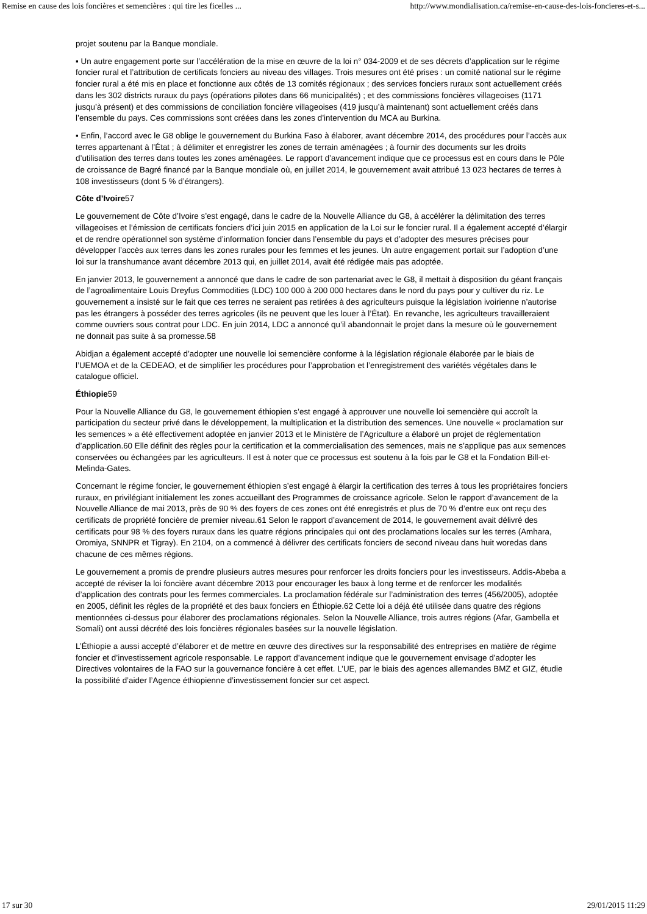Remise en cause des lois foncières et semencières : qui tire les ficelles ... http://www.mondialisation.ca/remise-en-cause-des-lois-foncieres-et-s...
projet soutenu par la Banque mondiale.
▪ Un autre engagement porte sur l’accélération de la mise en œuvre de la loi n° 034-2009 et de ses décrets d’application sur le régime foncier rural et l’attribution de certificats fonciers au niveau des villages. Trois mesures ont été prises : un comité national sur le régime foncier rural a été mis en place et fonctionne aux côtés de 13 comités régionaux ; des services fonciers ruraux sont actuellement créés dans les 302 districts ruraux du pays (opérations pilotes dans 66 municipalités) ; et des commissions foncières villageoises (1171 jusqu’à présent) et des commissions de conciliation foncière villageoises (419 jusqu’à maintenant) sont actuellement créés dans l’ensemble du pays. Ces commissions sont créées dans les zones d’intervention du MCA au Burkina.
▪ Enfin, l’accord avec le G8 oblige le gouvernement du Burkina Faso à élaborer, avant décembre 2014, des procédures pour l’accès aux terres appartenant à l’État ; à délimiter et enregistrer les zones de terrain aménagées ; à fournir des documents sur les droits d’utilisation des terres dans toutes les zones aménagées. Le rapport d’avancement indique que ce processus est en cours dans le Pôle de croissance de Bagré financé par la Banque mondiale où, en juillet 2014, le gouvernement avait attribué 13 023 hectares de terres à 108 investisseurs (dont 5 % d’étrangers).
Côte d’Ivoire57
Le gouvernement de Côte d’Ivoire s’est engagé, dans le cadre de la Nouvelle Alliance du G8, à accélérer la délimitation des terres villageoises et l’émission de certificats fonciers d’ici juin 2015 en application de la Loi sur le foncier rural. Il a également accepté d’élargir et de rendre opérationnel son système d’information foncier dans l’ensemble du pays et d’adopter des mesures précises pour développer l’accès aux terres dans les zones rurales pour les femmes et les jeunes. Un autre engagement portait sur l’adoption d’une loi sur la transhumance avant décembre 2013 qui, en juillet 2014, avait été rédigée mais pas adoptée.
En janvier 2013, le gouvernement a annoncé que dans le cadre de son partenariat avec le G8, il mettait à disposition du géant français de l’agroalimentaire Louis Dreyfus Commodities (LDC) 100 000 à 200 000 hectares dans le nord du pays pour y cultiver du riz. Le gouvernement a insisté sur le fait que ces terres ne seraient pas retirées à des agriculteurs puisque la législation ivoirienne n’autorise pas les étrangers à posséder des terres agricoles (ils ne peuvent que les louer à l’État). En revanche, les agriculteurs travailleraient comme ouvriers sous contrat pour LDC. En juin 2014, LDC a annoncé qu’il abandonnait le projet dans la mesure où le gouvernement ne donnait pas suite à sa promesse.58
Abidjan a également accepté d’adopter une nouvelle loi semencière conforme à la législation régionale élaborée par le biais de l’UEMOA et de la CEDEAO, et de simplifier les procédures pour l’approbation et l’enregistrement des variétés végétales dans le catalogue officiel.
Éthiopie59
Pour la Nouvelle Alliance du G8, le gouvernement éthiopien s’est engagé à approuver une nouvelle loi semencière qui accroît la participation du secteur privé dans le développement, la multiplication et la distribution des semences. Une nouvelle « proclamation sur les semences » a été effectivement adoptée en janvier 2013 et le Ministère de l’Agriculture a élaboré un projet de réglementation d’application.60 Elle définit des règles pour la certification et la commercialisation des semences, mais ne s’applique pas aux semences conservées ou échangées par les agriculteurs. Il est à noter que ce processus est soutenu à la fois par le G8 et la Fondation Bill-et-Melinda-Gates.
Concernant le régime foncier, le gouvernement éthiopien s’est engagé à élargir la certification des terres à tous les propriétaires fonciers ruraux, en privilégiant initialement les zones accueillant des Programmes de croissance agricole. Selon le rapport d’avancement de la Nouvelle Alliance de mai 2013, près de 90 % des foyers de ces zones ont été enregistrés et plus de 70 % d’entre eux ont reçu des certificats de propriété foncière de premier niveau.61 Selon le rapport d’avancement de 2014, le gouvernement avait délivré des certificats pour 98 % des foyers ruraux dans les quatre régions principales qui ont des proclamations locales sur les terres (Amhara, Oromiya, SNNPR et Tigray). En 2104, on a commencé à délivrer des certificats fonciers de second niveau dans huit woredas dans chacune de ces mêmes régions.
Le gouvernement a promis de prendre plusieurs autres mesures pour renforcer les droits fonciers pour les investisseurs. Addis-Abeba a accepté de réviser la loi foncière avant décembre 2013 pour encourager les baux à long terme et de renforcer les modalités d’application des contrats pour les fermes commerciales. La proclamation fédérale sur l’administration des terres (456/2005), adoptée en 2005, définit les règles de la propriété et des baux fonciers en Éthiopie.62 Cette loi a déjà été utilisée dans quatre des régions mentionnées ci-dessus pour élaborer des proclamations régionales. Selon la Nouvelle Alliance, trois autres régions (Afar, Gambella et Somali) ont aussi décrété des lois foncières régionales basées sur la nouvelle législation.
L’Éthiopie a aussi accepté d’élaborer et de mettre en œuvre des directives sur la responsabilité des entreprises en matière de régime foncier et d’investissement agricole responsable. Le rapport d’avancement indique que le gouvernement envisage d’adopter les Directives volontaires de la FAO sur la gouvernance foncière à cet effet. L’UE, par le biais des agences allemandes BMZ et GIZ, étudie la possibilité d’aider l’Agence éthiopienne d’investissement foncier sur cet aspect.
17 sur 30 29/01/2015 11:29